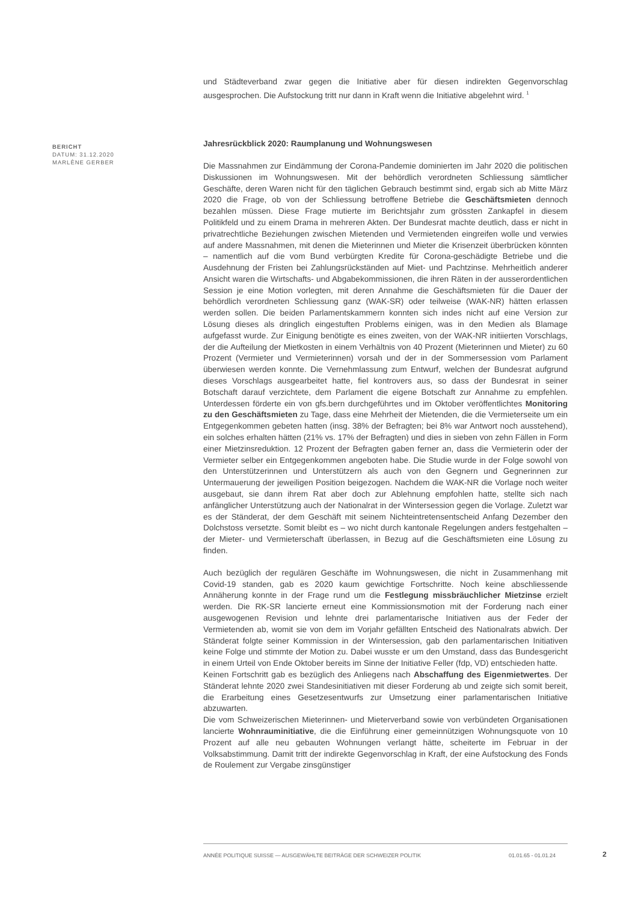und Städteverband zwar gegen die Initiative aber für diesen indirekten Gegenvorschlag ausgesprochen. Die Aufstockung tritt nur dann in Kraft wenn die Initiative abgelehnt wird. <sup>1</sup>
Jahresrückblick 2020: Raumplanung und Wohnungswesen
Die Massnahmen zur Eindämmung der Corona-Pandemie dominierten im Jahr 2020 die politischen Diskussionen im Wohnungswesen. Mit der behördlich verordneten Schliessung sämtlicher Geschäfte, deren Waren nicht für den täglichen Gebrauch bestimmt sind, ergab sich ab Mitte März 2020 die Frage, ob von der Schliessung betroffene Betriebe die Geschäftsmieten dennoch bezahlen müssen. Diese Frage mutierte im Berichtsjahr zum grössten Zankapfel in diesem Politikfeld und zu einem Drama in mehreren Akten. Der Bundesrat machte deutlich, dass er nicht in privatrechtliche Beziehungen zwischen Mietenden und Vermietenden eingreifen wolle und verwies auf andere Massnahmen, mit denen die Mieterinnen und Mieter die Krisenzeit überbrücken könnten – namentlich auf die vom Bund verbürgten Kredite für Corona-geschädigte Betriebe und die Ausdehnung der Fristen bei Zahlungsrückständen auf Miet- und Pachtzinse. Mehrheitlich anderer Ansicht waren die Wirtschafts- und Abgabekommissionen, die ihren Räten in der ausserordentlichen Session je eine Motion vorlegten, mit deren Annahme die Geschäftsmieten für die Dauer der behördlich verordneten Schliessung ganz (WAK-SR) oder teilweise (WAK-NR) hätten erlassen werden sollen. Die beiden Parlamentskammern konnten sich indes nicht auf eine Version zur Lösung dieses als dringlich eingestuften Problems einigen, was in den Medien als Blamage aufgefasst wurde. Zur Einigung benötigte es eines zweiten, von der WAK-NR initiierten Vorschlags, der die Aufteilung der Mietkosten in einem Verhältnis von 40 Prozent (Mieterinnen und Mieter) zu 60 Prozent (Vermieter und Vermieterinnen) vorsah und der in der Sommersession vom Parlament überwiesen werden konnte. Die Vernehmlassung zum Entwurf, welchen der Bundesrat aufgrund dieses Vorschlags ausgearbeitet hatte, fiel kontrovers aus, so dass der Bundesrat in seiner Botschaft darauf verzichtete, dem Parlament die eigene Botschaft zur Annahme zu empfehlen. Unterdessen förderte ein von gfs.bern durchgeführtes und im Oktober veröffentlichtes Monitoring zu den Geschäftsmieten zu Tage, dass eine Mehrheit der Mietenden, die die Vermieterseite um ein Entgegenkommen gebeten hatten (insg. 38% der Befragten; bei 8% war Antwort noch ausstehend), ein solches erhalten hätten (21% vs. 17% der Befragten) und dies in sieben von zehn Fällen in Form einer Mietzinsreduktion. 12 Prozent der Befragten gaben ferner an, dass die Vermieterin oder der Vermieter selber ein Entgegenkommen angeboten habe. Die Studie wurde in der Folge sowohl von den Unterstützerinnen und Unterstützern als auch von den Gegnern und Gegnerinnen zur Untermauerung der jeweiligen Position beigezogen. Nachdem die WAK-NR die Vorlage noch weiter ausgebaut, sie dann ihrem Rat aber doch zur Ablehnung empfohlen hatte, stellte sich nach anfänglicher Unterstützung auch der Nationalrat in der Wintersession gegen die Vorlage. Zuletzt war es der Ständerat, der dem Geschäft mit seinem Nichteintretensentscheid Anfang Dezember den Dolchstoss versetzte. Somit bleibt es – wo nicht durch kantonale Regelungen anders festgehalten – der Mieter- und Vermieterschaft überlassen, in Bezug auf die Geschäftsmieten eine Lösung zu finden.
Auch bezüglich der regulären Geschäfte im Wohnungswesen, die nicht in Zusammenhang mit Covid-19 standen, gab es 2020 kaum gewichtige Fortschritte. Noch keine abschliessende Annäherung konnte in der Frage rund um die Festlegung missbräuchlicher Mietzinse erzielt werden. Die RK-SR lancierte erneut eine Kommissionsmotion mit der Forderung nach einer ausgewogenen Revision und lehnte drei parlamentarische Initiativen aus der Feder der Vermietenden ab, womit sie von dem im Vorjahr gefällten Entscheid des Nationalrats abwich. Der Ständerat folgte seiner Kommission in der Wintersession, gab den parlamentarischen Initiativen keine Folge und stimmte der Motion zu. Dabei wusste er um den Umstand, dass das Bundesgericht in einem Urteil von Ende Oktober bereits im Sinne der Initiative Feller (fdp, VD) entschieden hatte.
Keinen Fortschritt gab es bezüglich des Anliegens nach Abschaffung des Eigenmietwertes. Der Ständerat lehnte 2020 zwei Standesinitiativen mit dieser Forderung ab und zeigte sich somit bereit, die Erarbeitung eines Gesetzesentwurfs zur Umsetzung einer parlamentarischen Initiative abzuwarten.
Die vom Schweizerischen Mieterinnen- und Mieterverband sowie von verbündeten Organisationen lancierte Wohnrauminitiative, die die Einführung einer gemeinnützigen Wohnungsquote von 10 Prozent auf alle neu gebauten Wohnungen verlangt hätte, scheiterte im Februar in der Volksabstimmung. Damit tritt der indirekte Gegenvorschlag in Kraft, der eine Aufstockung des Fonds de Roulement zur Vergabe zinsgünstiger
BERICHT
DATUM: 31.12.2020
MARLÈNE GERBER
ANNÉE POLITIQUE SUISSE — AUSGEWÄHLTE BEITRÄGE DER SCHWEIZER POLITIK 01.01.65 - 01.01.24
2